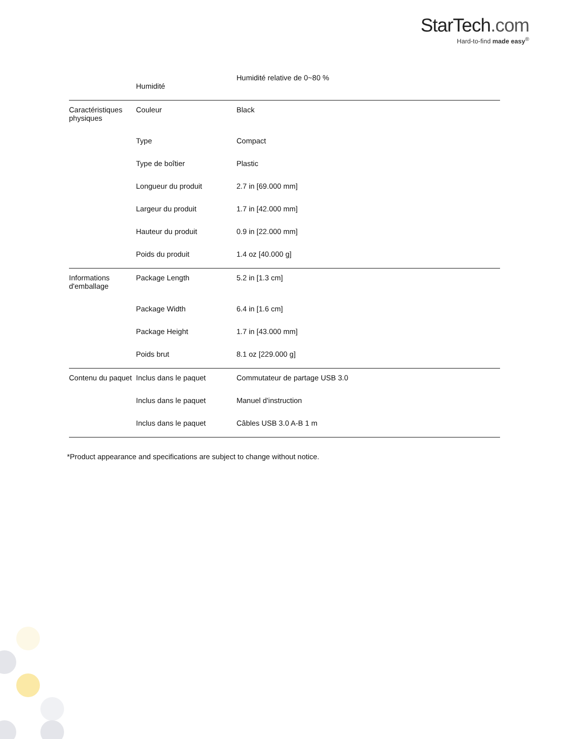StarTech.com
Hard-to-find made easy<sup>®</sup>
| | Humidité | Humidité relative de 0~80 % |
| Caractéristiques physiques | Couleur | Black |
| | Type | Compact |
| | Type de boîtier | Plastic |
| | Longueur du produit | 2.7 in [69.000 mm] |
| | Largeur du produit | 1.7 in [42.000 mm] |
| | Hauteur du produit | 0.9 in [22.000 mm] |
| | Poids du produit | 1.4 oz [40.000 g] |
| Informations d'emballage | Package Length | 5.2 in [1.3 cm] |
| | Package Width | 6.4 in [1.6 cm] |
| | Package Height | 1.7 in [43.000 mm] |
| | Poids brut | 8.1 oz [229.000 g] |
| Contenu du paquet | Inclus dans le paquet | Commutateur de partage USB 3.0 |
| | Inclus dans le paquet | Manuel d'instruction |
| | Inclus dans le paquet | Câbles USB 3.0 A-B 1 m |
*Product appearance and specifications are subject to change without notice.